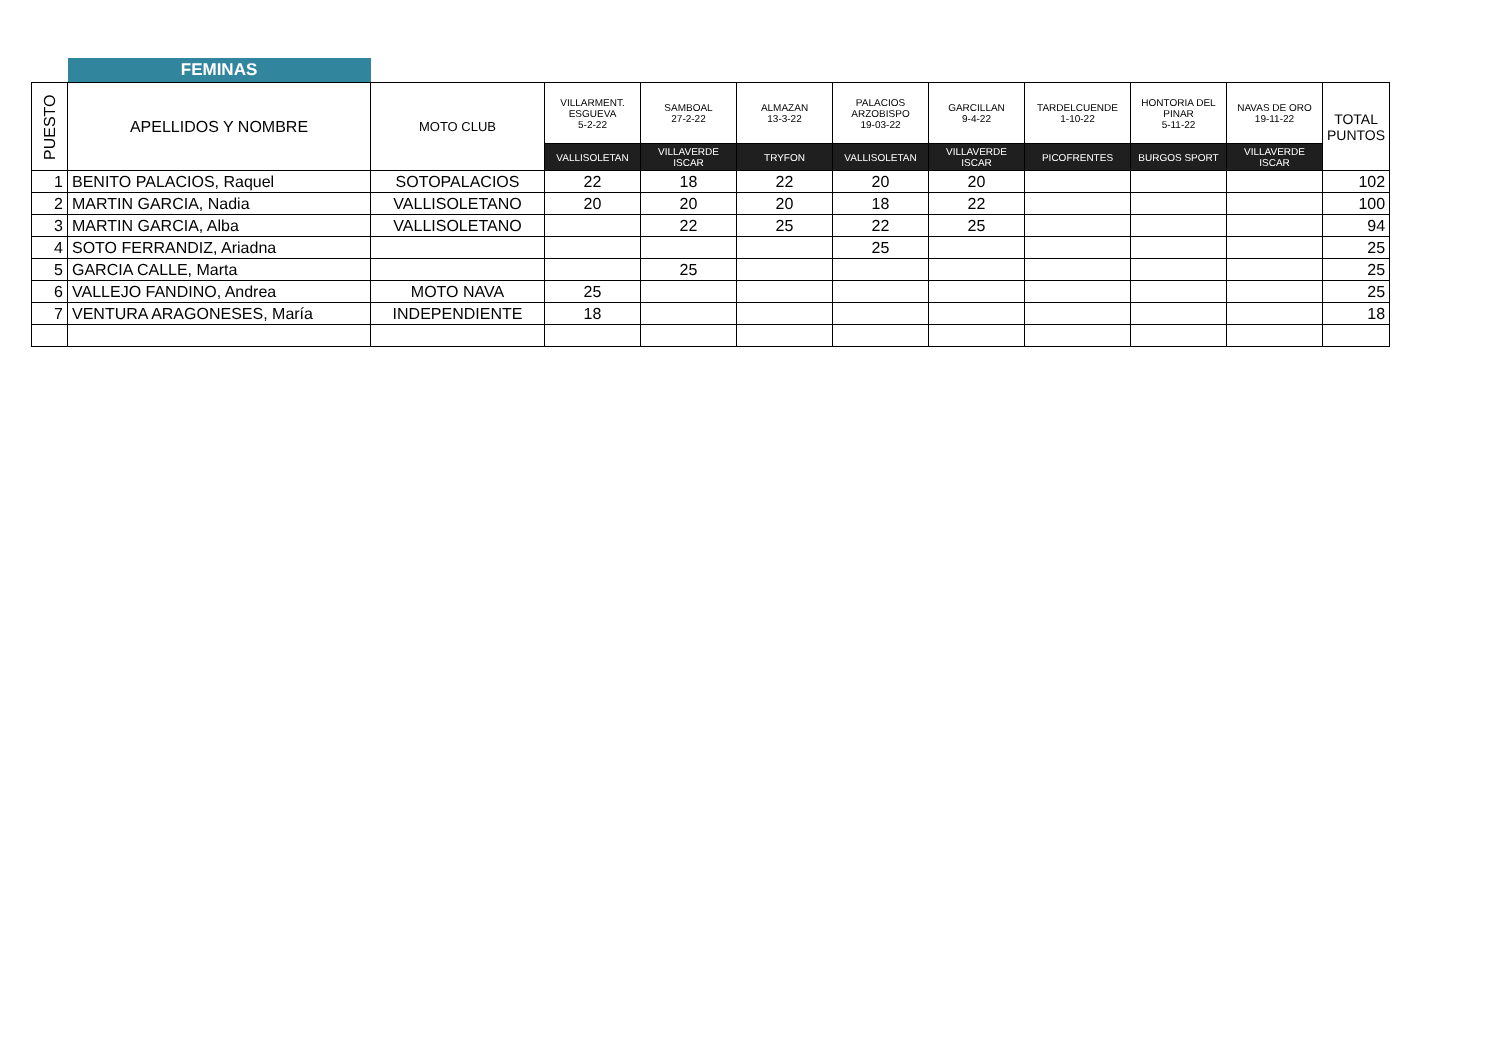| | FEMINAS | | | | | | | | | | |
| PUESTO | APELLIDOS Y NOMBRE | MOTO CLUB | VILLARMENT. ESGUEVA 5-2-22 | SAMBOAL 27-2-22 | ALMAZAN 13-3-22 | PALACIOS ARZOBISPO 19-03-22 | GARCILLAN 9-4-22 | TARDELCUENDE 1-10-22 | HONTORIA DEL PINAR 5-11-22 | NAVAS DE ORO 19-11-22 | TOTAL PUNTOS |
| | | | VALLISOLETAN | VILLAVERDE ISCAR | TRYFON | VALLISOLETAN | VILLAVERDE ISCAR | PICOFRENTES | BURGOS SPORT | VILLAVERDE ISCAR | |
| 1 | BENITO PALACIOS, Raquel | SOTOPALACIOS | 22 | 18 | 22 | 20 | 20 | | | | 102 |
| 2 | MARTIN GARCIA, Nadia | VALLISOLETANO | 20 | 20 | 20 | 18 | 22 | | | | 100 |
| 3 | MARTIN GARCIA, Alba | VALLISOLETANO | | 22 | 25 | 22 | 25 | | | | 94 |
| 4 | SOTO FERRANDIZ, Ariadna | | | | | 25 | | | | | 25 |
| 5 | GARCIA CALLE, Marta | | | 25 | | | | | | | 25 |
| 6 | VALLEJO FANDINO, Andrea | MOTO NAVA | 25 | | | | | | | | 25 |
| 7 | VENTURA ARAGONESES, María | INDEPENDIENTE | 18 | | | | | | | | 18 |